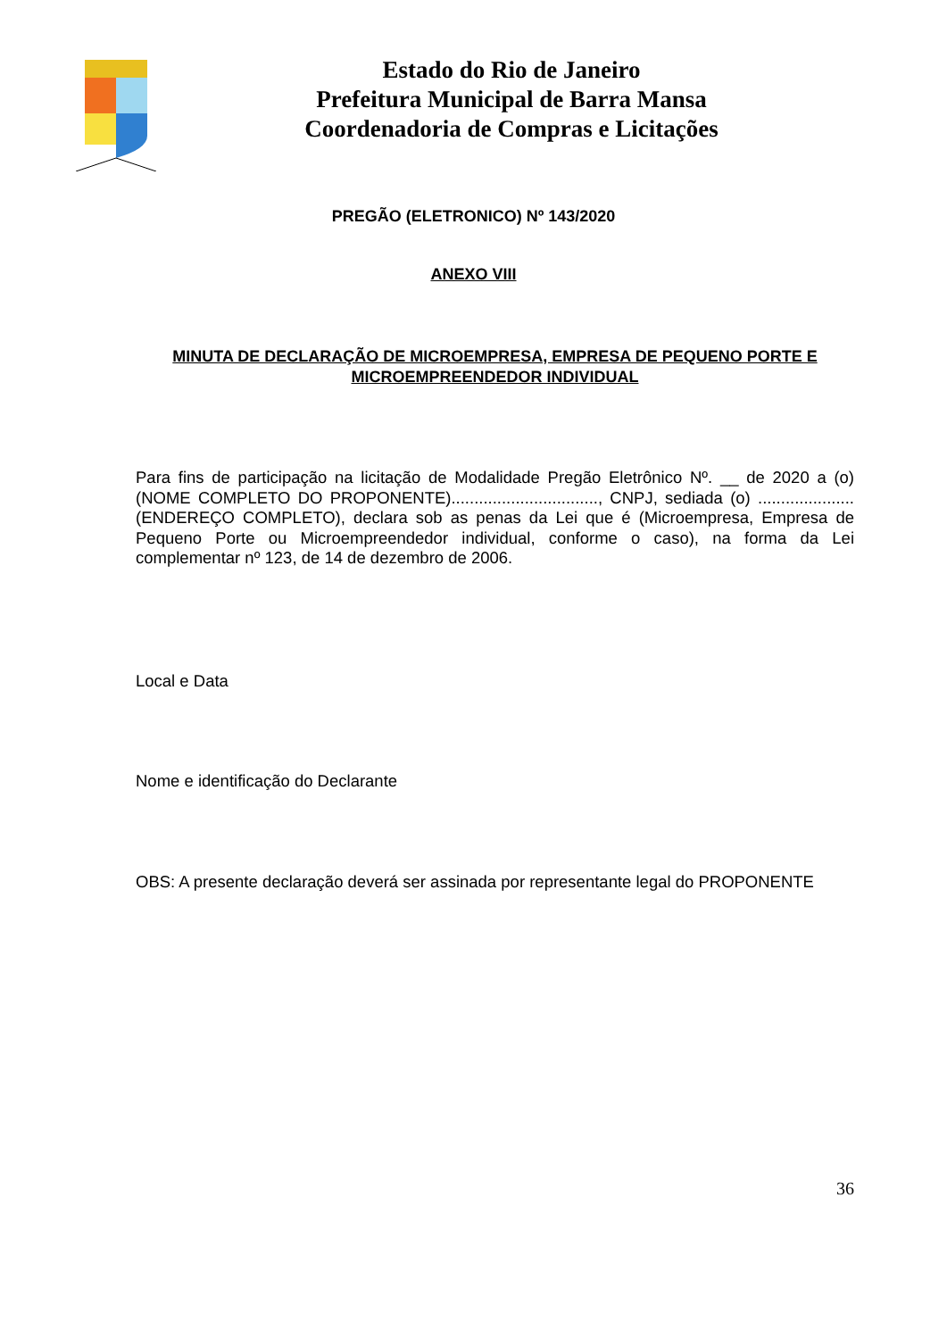Estado do Rio de Janeiro
Prefeitura Municipal de Barra Mansa
Coordenadoria de Compras e Licitações
PREGÃO (ELETRONICO) Nº 143/2020
ANEXO VIII
MINUTA DE DECLARAÇÃO DE MICROEMPRESA, EMPRESA DE PEQUENO PORTE E MICROEMPREENDEDOR INDIVIDUAL
Para fins de participação na licitação de Modalidade Pregão Eletrônico Nº. __ de 2020 a (o) (NOME COMPLETO DO PROPONENTE)................................, CNPJ, sediada (o) .....................(ENDEREÇO COMPLETO), declara sob as penas da Lei que é (Microempresa, Empresa de Pequeno Porte ou Microempreendedor individual, conforme o caso), na forma da Lei complementar nº 123, de 14 de dezembro de 2006.
Local e Data
Nome e identificação do Declarante
OBS: A presente declaração deverá ser assinada por representante legal do PROPONENTE
36